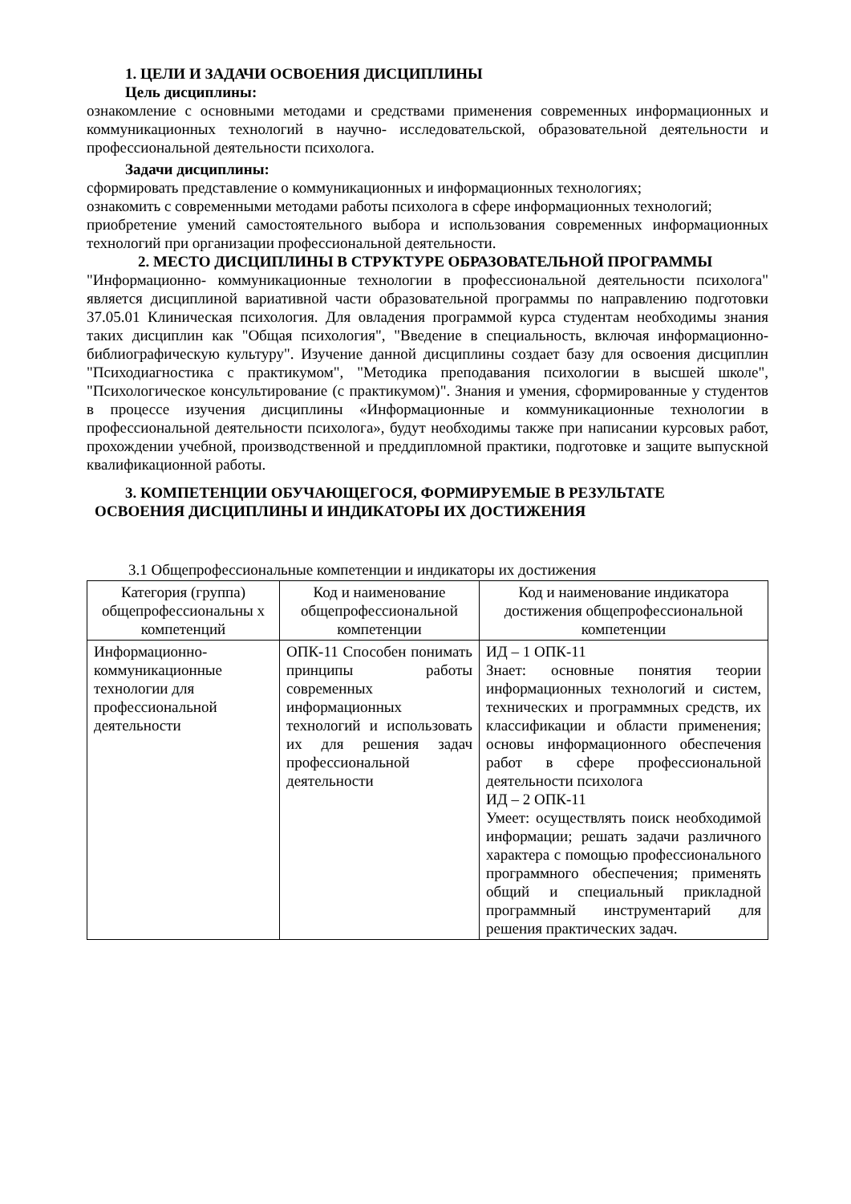1. ЦЕЛИ И ЗАДАЧИ ОСВОЕНИЯ ДИСЦИПЛИНЫ
Цель дисциплины:
ознакомление с основными методами и средствами применения современных информационных и коммуникационных технологий в научно- исследовательской, образовательной деятельности и профессиональной деятельности психолога.
Задачи дисциплины:
сформировать представление о коммуникационных и информационных технологиях;
ознакомить с современными методами работы психолога в сфере информационных технологий;
приобретение умений самостоятельного выбора и использования современных информационных технологий при организации профессиональной деятельности.
2. МЕСТО ДИСЦИПЛИНЫ В СТРУКТУРЕ ОБРАЗОВАТЕЛЬНОЙ ПРОГРАММЫ
"Информационно- коммуникационные технологии в профессиональной деятельности психолога" является дисциплиной вариативной части образовательной программы по направлению подготовки 37.05.01 Клиническая психология. Для овладения программой курса студентам необходимы знания таких дисциплин как "Общая психология", "Введение в специальность, включая информационно-библиографическую культуру". Изучение данной дисциплины создает базу для освоения дисциплин "Психодиагностика с практикумом", "Методика преподавания психологии в высшей школе", "Психологическое консультирование (с практикумом)". Знания и умения, сформированные у студентов в процессе изучения дисциплины «Информационные и коммуникационные технологии в профессиональной деятельности психолога», будут необходимы также при написании курсовых работ, прохождении учебной, производственной и преддипломной практики, подготовке и защите выпускной квалификационной работы.
3. КОМПЕТЕНЦИИ ОБУЧАЮЩЕГОСЯ, ФОРМИРУЕМЫЕ В РЕЗУЛЬТАТЕ
ОСВОЕНИЯ ДИСЦИПЛИНЫ И ИНДИКАТОРЫ ИХ ДОСТИЖЕНИЯ
3.1 Общепрофессиональные компетенции и индикаторы их достижения
| Категория (группа) общепрофессиональны х компетенций | Код и наименование общепрофессиональной компетенции | Код и наименование индикатора достижения общепрофессиональной компетенции |
| --- | --- | --- |
| Информационно-коммуникационные технологии для профессиональной деятельности | ОПК-11 Способен понимать принципы работы современных информационных технологий и использовать их для решения задач профессиональной деятельности | ИД – 1 ОПК-11 Знает: основные понятия теории информационных технологий и систем, технических и программных средств, их классификации и области применения; основы информационного обеспечения работ в сфере профессиональной деятельности психолога ИД – 2 ОПК-11 Умеет: осуществлять поиск необходимой информации; решать задачи различного характера с помощью профессионального программного обеспечения; применять общий и специальный прикладной программный инструментарий для решения практических задач. |